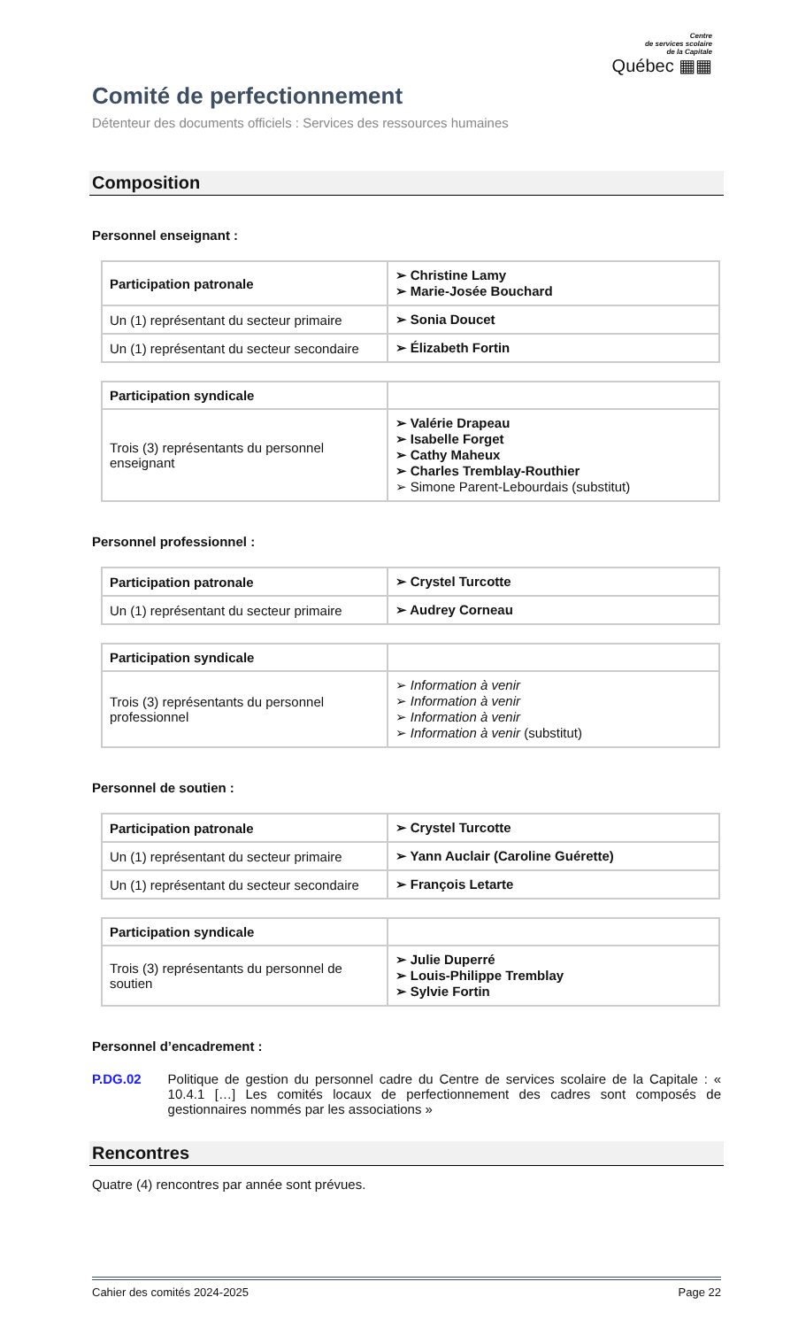Centre
de services scolaire
de la Capitale
Québec ▦▦
Comité de perfectionnement
Détenteur des documents officiels : Services des ressources humaines
Composition
Personnel enseignant :
| Participation patronale | ➢ Christine Lamy ➢ Marie-Josée Bouchard |
| Un (1) représentant du secteur primaire | ➢ Sonia Doucet |
| Un (1) représentant du secteur secondaire | ➢ Élizabeth Fortin |
| Participation syndicale | |
| Trois (3) représentants du personnel enseignant | ➢ Valérie Drapeau ➢ Isabelle Forget ➢ Cathy Maheux ➢ Charles Tremblay-Routhier ➢ Simone Parent-Lebourdais (substitut) |
Personnel professionnel :
| Participation patronale | ➢ Crystel Turcotte |
| Un (1) représentant du secteur primaire | ➢ Audrey Corneau |
| Participation syndicale | |
| Trois (3) représentants du personnel professionnel | ➢ Information à venir ➢ Information à venir ➢ Information à venir ➢ Information à venir (substitut) |
Personnel de soutien :
| Participation patronale | ➢ Crystel Turcotte |
| Un (1) représentant du secteur primaire | ➢ Yann Auclair (Caroline Guérette) |
| Un (1) représentant du secteur secondaire | ➢ François Letarte |
| Participation syndicale | |
| Trois (3) représentants du personnel de soutien | ➢ Julie Duperré ➢ Louis-Philippe Tremblay ➢ Sylvie Fortin |
Personnel d’encadrement :
P.DG.02 Politique de gestion du personnel cadre du Centre de services scolaire de la Capitale : « 10.4.1 […] Les comités locaux de perfectionnement des cadres sont composés de gestionnaires nommés par les associations »
Rencontres
Quatre (4) rencontres par année sont prévues.
Cahier des comités 2024-2025 Page 22